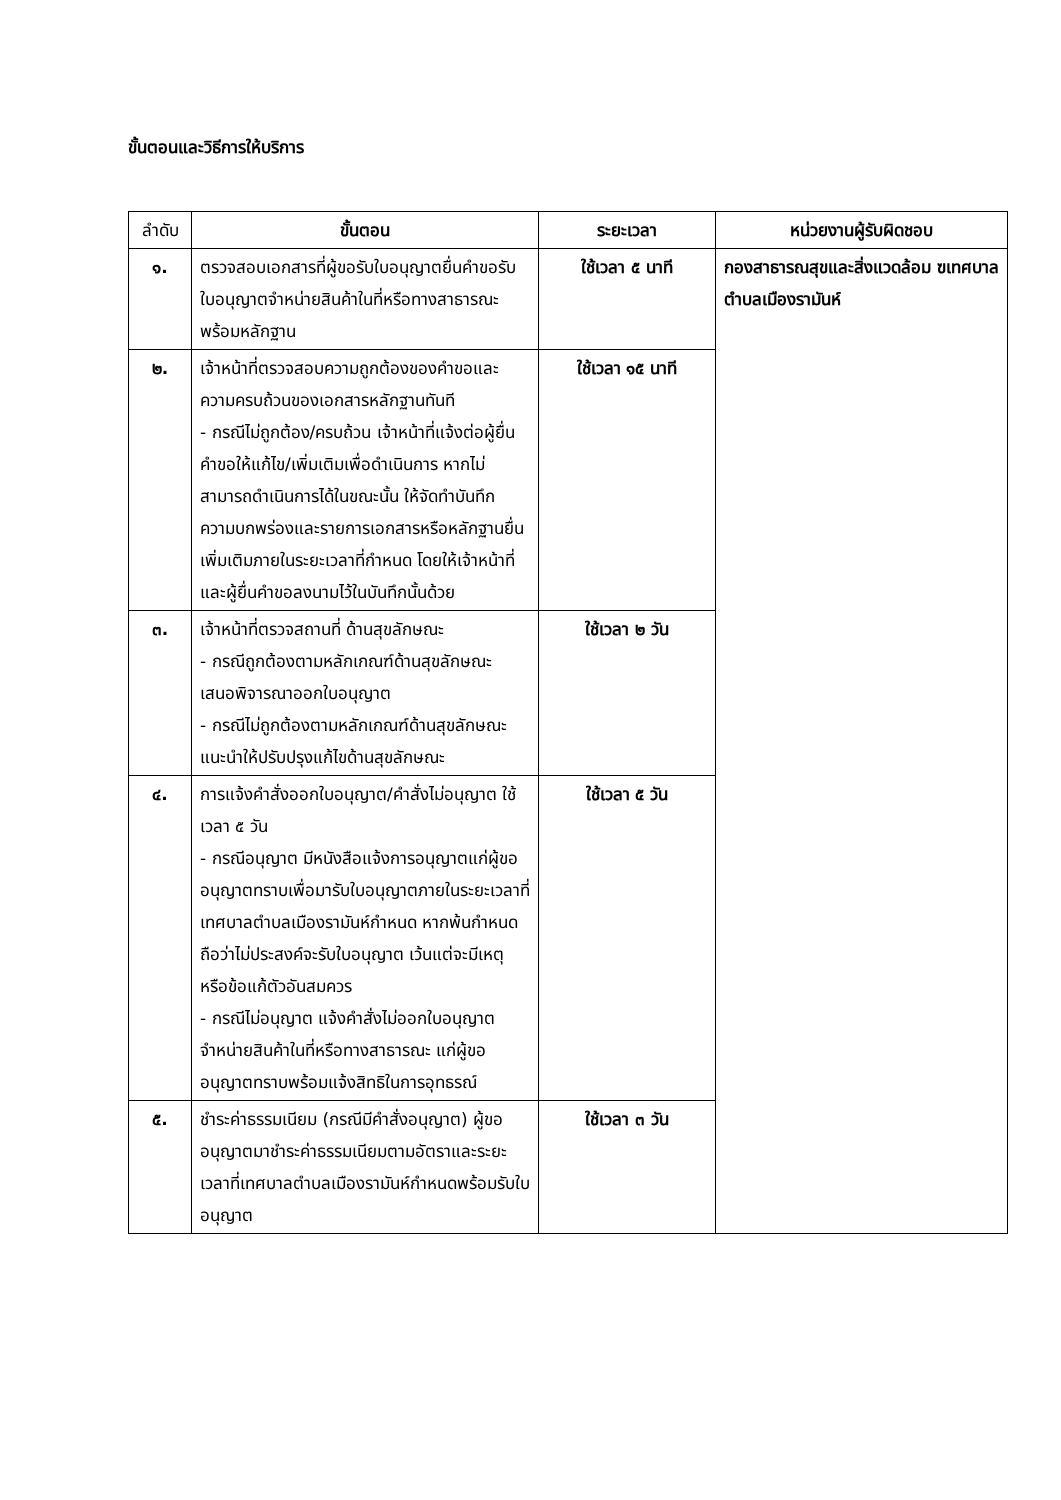ขั้นตอนและวิธีการให้บริการ
| ลำดับ | ขั้นตอน | ระยะเวลา | หน่วยงานผู้รับผิดชอบ |
| --- | --- | --- | --- |
| ๑. | ตรวจสอบเอกสารที่ผู้ขอรับใบอนุญาตยื่นคำขอรับใบอนุญาตจำหน่ายสินค้าในที่หรือทางสาธารณะ พร้อมหลักฐาน | ใช้เวลา ๕ นาที | กองสาธารณสุขและสิ่งแวดล้อม ฃเทศบาลตำบลเมืองรามันห์ |
| ๒. | เจ้าหน้าที่ตรวจสอบความถูกต้องของคำขอและความครบถ้วนของเอกสารหลักฐานทันที - กรณีไม่ถูกต้อง/ครบถ้วน เจ้าหน้าที่แจ้งต่อผู้ยื่นคำขอให้แก้ไข/เพิ่มเติมเพื่อดำเนินการ หากไม่สามารถดำเนินการได้ในขณะนั้น ให้จัดทำบันทึกความบกพร่องและรายการเอกสารหรือหลักฐานยื่นเพิ่มเติมภายในระยะเวลาที่กำหนด โดยให้เจ้าหน้าที่และผู้ยื่นคำขอลงนามไว้ในบันทึกนั้นด้วย | ใช้เวลา ๑๕ นาที | |
| ๓. | เจ้าหน้าที่ตรวจสถานที่ ด้านสุขลักษณะ - กรณีถูกต้องตามหลักเกณฑ์ด้านสุขลักษณะ เสนอพิจารณาออกใบอนุญาต - กรณีไม่ถูกต้องตามหลักเกณฑ์ด้านสุขลักษณะแนะนำให้ปรับปรุงแก้ไขด้านสุขลักษณะ | ใช้เวลา ๒ วัน | |
| ๔. | การแจ้งคำสั่งออกใบอนุญาต/คำสั่งไม่อนุญาต ใช้เวลา ๕ วัน - กรณีอนุญาต มีหนังสือแจ้งการอนุญาตแก่ผู้ขออนุญาตทราบเพื่อมารับใบอนุญาตภายในระยะเวลาที่เทศบาลตำบลเมืองรามันห์กำหนด หากพ้นกำหนดถือว่าไม่ประสงค์จะรับใบอนุญาต เว้นแต่จะมีเหตุหรือข้อแก้ตัวอันสมควร - กรณีไม่อนุญาต แจ้งคำสั่งไม่ออกใบอนุญาตจำหน่ายสินค้าในที่หรือทางสาธารณะ แก่ผู้ขออนุญาตทราบพร้อมแจ้งสิทธิในการอุทธรณ์ | ใช้เวลา ๕ วัน | |
| ๕. | ชำระค่าธรรมเนียม (กรณีมีคำสั่งอนุญาต) ผู้ขออนุญาตมาชำระค่าธรรมเนียมตามอัตราและระยะเวลาที่เทศบาลตำบลเมืองรามันห์กำหนดพร้อมรับใบอนุญาต | ใช้เวลา ๓ วัน | |